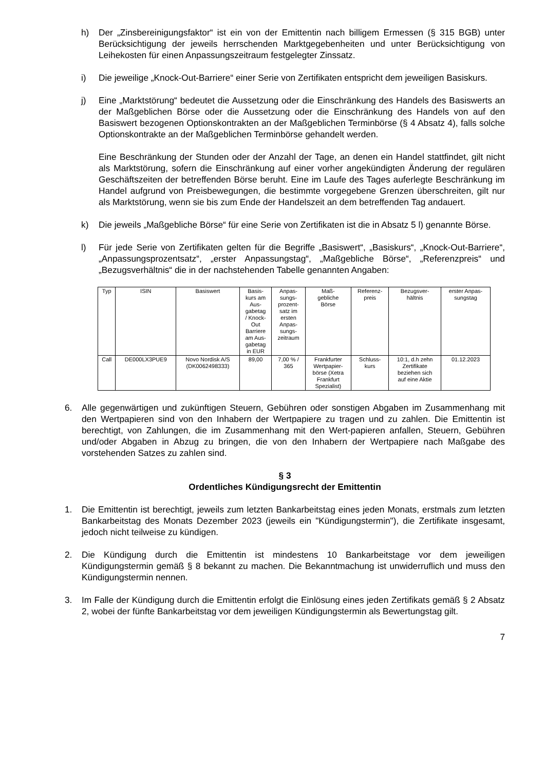h) Der „Zinsbereinigungsfaktor“ ist ein von der Emittentin nach billigem Ermessen (§ 315 BGB) unter Berücksichtigung der jeweils herrschenden Marktgegebenheiten und unter Berücksichtigung von Leihekosten für einen Anpassungszeitraum festgelegter Zinssatz.
i) Die jeweilige „Knock-Out-Barriere“ einer Serie von Zertifikaten entspricht dem jeweiligen Basiskurs.
j) Eine „Marktstörung“ bedeutet die Aussetzung oder die Einschränkung des Handels des Basiswerts an der Maßgeblichen Börse oder die Aussetzung oder die Einschränkung des Handels von auf den Basiswert bezogenen Optionskontrakten an der Maßgeblichen Terminbörse (§ 4 Absatz 4), falls solche Optionskontrakte an der Maßgeblichen Terminbörse gehandelt werden.
Eine Beschränkung der Stunden oder der Anzahl der Tage, an denen ein Handel stattfindet, gilt nicht als Marktstörung, sofern die Einschränkung auf einer vorher angekündigten Änderung der regulären Geschäftszeiten der betreffenden Börse beruht. Eine im Laufe des Tages auferlegte Beschränkung im Handel aufgrund von Preisbewegungen, die bestimmte vorgegebene Grenzen überschreiten, gilt nur als Marktstörung, wenn sie bis zum Ende der Handelszeit an dem betreffenden Tag andauert.
k) Die jeweils „Maßgebliche Börse“ für eine Serie von Zertifikaten ist die in Absatz 5 l) genannte Börse.
l) Für jede Serie von Zertifikaten gelten für die Begriffe „Basiswert“, „Basiskurs“, „Knock-Out-Barriere“, „Anpassungsprozentsatz“, „erster Anpassungstag“, „Maßgebliche Börse“, „Referenzpreis“ und „Bezugsverhältnis“ die in der nachstehenden Tabelle genannten Angaben:
| Typ | ISIN | Basiswert | Basis- kurs am Aus- gabetag / Knock- Out Barriere am Aus- gabetag in EUR | Anpas- sungs- prozent- satz im ersten Anpas- sungs- zeitraum | Maß- gebliche Börse | Referenz- preis | Bezugsver- hältnis | erster Anpas- sungstag |
| --- | --- | --- | --- | --- | --- | --- | --- | --- |
| Call | DE000LX3PUE9 | Novo Nordisk A/S (DK0062498333) | 89,00 | 7,00 % / 365 | Frankfurter Wertpapier- börse (Xetra Frankfurt Spezialist) | Schluss- kurs | 10:1, d.h zehn Zertifikate beziehen sich auf eine Aktie | 01.12.2023 |
6. Alle gegenwärtigen und zukünftigen Steuern, Gebühren oder sonstigen Abgaben im Zusammenhang mit den Wertpapieren sind von den Inhabern der Wertpapiere zu tragen und zu zahlen. Die Emittentin ist berechtigt, von Zahlungen, die im Zusammenhang mit den Wert-papieren anfallen, Steuern, Gebühren und/oder Abgaben in Abzug zu bringen, die von den Inhabern der Wertpapiere nach Maßgabe des vorstehenden Satzes zu zahlen sind.
§ 3
Ordentliches Kündigungsrecht der Emittentin
1. Die Emittentin ist berechtigt, jeweils zum letzten Bankarbeitstag eines jeden Monats, erstmals zum letzten Bankarbeitstag des Monats Dezember 2023 (jeweils ein "Kündigungstermin"), die Zertifikate insgesamt, jedoch nicht teilweise zu kündigen.
2. Die Kündigung durch die Emittentin ist mindestens 10 Bankarbeitstage vor dem jeweiligen Kündigungstermin gemäß § 8 bekannt zu machen. Die Bekanntmachung ist unwiderruflich und muss den Kündigungstermin nennen.
3. Im Falle der Kündigung durch die Emittentin erfolgt die Einlösung eines jeden Zertifikats gemäß § 2 Absatz 2, wobei der fünfte Bankarbeitstag vor dem jeweiligen Kündigungstermin als Bewertungstag gilt.
7